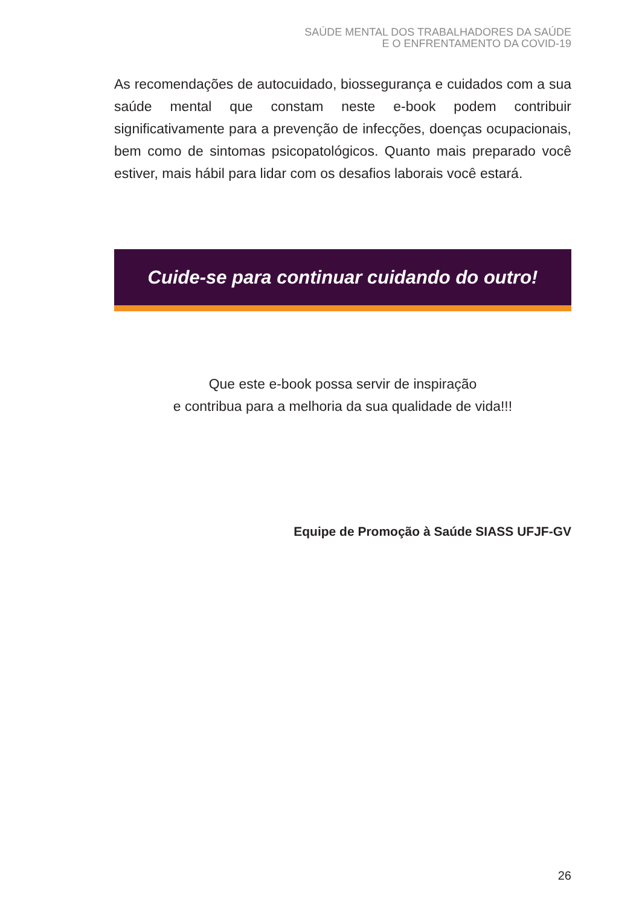SAÚDE MENTAL DOS TRABALHADORES DA SAÚDE
E O ENFRENTAMENTO DA COVID-19
As recomendações de autocuidado, biossegurança e cuidados com a sua saúde mental que constam neste e-book podem contribuir significativamente para a prevenção de infecções, doenças ocupacionais, bem como de sintomas psicopatológicos. Quanto mais preparado você estiver, mais hábil para lidar com os desafios laborais você estará.
Cuide-se para continuar cuidando do outro!
Que este e-book possa servir de inspiração
e contribua para a melhoria da sua qualidade de vida!!!
Equipe de Promoção à Saúde SIASS UFJF-GV
26